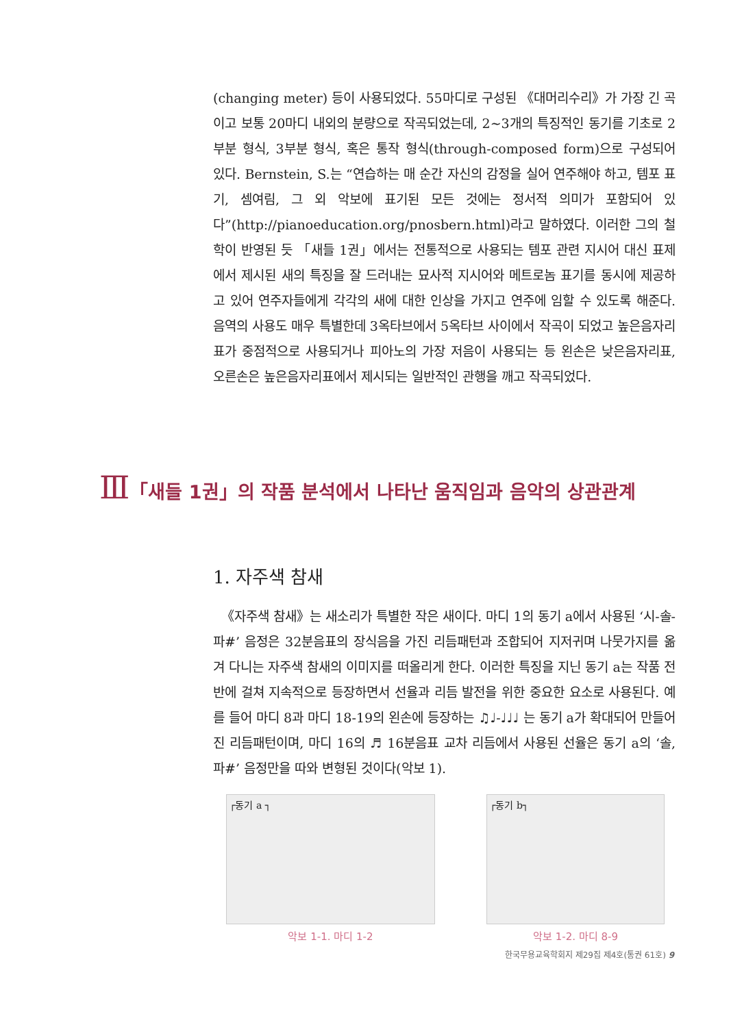(changing meter) 등이 사용되었다. 55마디로 구성된 《대머리수리》가 가장 긴 곡이고 보통 20마디 내외의 분량으로 작곡되었는데, 2~3개의 특징적인 동기를 기초로 2부분 형식, 3부분 형식, 혹은 통작 형식(through-composed form)으로 구성되어 있다. Bernstein, S.는 “연습하는 매 순간 자신의 감정을 실어 연주해야 하고, 템포 표기, 셈여림, 그 외 악보에 표기된 모든 것에는 정서적 의미가 포함되어 있다”(http://pianoeducation.org/pnosbern.html)라고 말하였다. 이러한 그의 철학이 반영된 듯 「새들 1권」에서는 전통적으로 사용되는 템포 관련 지시어 대신 표제에서 제시된 새의 특징을 잘 드러내는 묘사적 지시어와 메트로놈 표기를 동시에 제공하고 있어 연주자들에게 각각의 새에 대한 인상을 가지고 연주에 임할 수 있도록 해준다. 음역의 사용도 매우 특별한데 3옥타브에서 5옥타브 사이에서 작곡이 되었고 높은음자리표가 중점적으로 사용되거나 피아노의 가장 저음이 사용되는 등 왼손은 낮은음자리표, 오른손은 높은음자리표에서 제시되는 일반적인 관행을 깨고 작곡되었다.
Ⅲ「새들 1권」의 작품 분석에서 나타난 움직임과 음악의 상관관계
1. 자주색 참새
《자주색 참새》는 새소리가 특별한 작은 새이다. 마디 1의 동기 a에서 사용된 ‘시-솔-파#’ 음정은 32분음표의 장식음을 가진 리듬패턴과 조합되어 지저귀며 나뭇가지를 옮겨 다니는 자주색 참새의 이미지를 떠올리게 한다. 이러한 특징을 지닌 동기 a는 작품 전반에 걸쳐 지속적으로 등장하면서 선율과 리듬 발전을 위한 중요한 요소로 사용된다. 예를 들어 마디 8과 마디 18-19의 왼손에 등장하는 ♫♩-♩♩♩ 는 동기 a가 확대되어 만들어진 리듬패턴이며, 마디 16의 ♬ 16분음표 교차 리듬에서 사용된 선율은 동기 a의 ‘솔, 파#’ 음정만을 따와 변형된 것이다(악보 1).
┌동기 a ┐
악보 1-1. 마디 1-2
┌동기 b┐
악보 1-2. 마디 8-9
한국무용교육학회지 제29집 제4호(통권 61호) 9